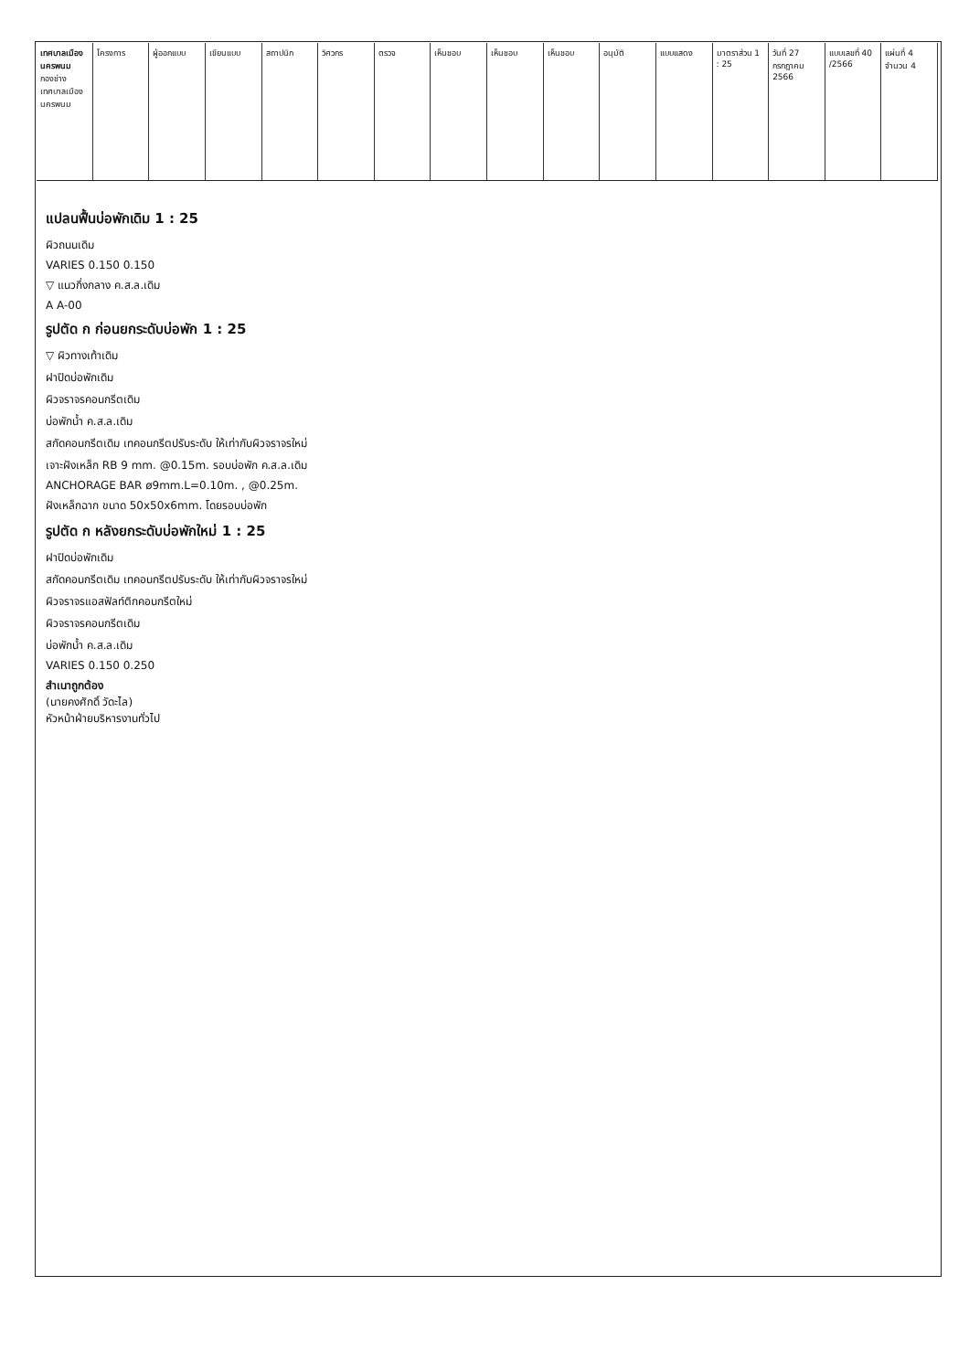เทศบาลเมืองนครพนม
กองช่าง เทศบาลเมืองนครพนม
โครงการ ผู้ออกแบบ เขียนแบบ สถาปนิก วิศวกร ตรวจ เห็นชอบ เห็นชอบ เห็นชอบ อนุมัติ แบบแสดง มาตราส่วน 1 : 25 วันที่ 27 กรกฎาคม 2566 แบบเลขที่ 40 /2566 แผ่นที่ 4 จำนวน 4
แปลนฟื้นบ่อพักเดิม 1 : 25
ผิวถนนเดิม
VARIES 0.150 0.150
▽ แนวกึ่งกลาง ค.ส.ล.เดิม
A A-00
รูปตัด ก ก่อนยกระดับบ่อพัก 1 : 25
▽ ผิวทางเท้าเดิม
ฝาปิดบ่อพักเดิม
ผิวจราจรคอนกรีตเดิม
บ่อพักน้ำ ค.ส.ล.เดิม
สกัดคอนกรีตเดิม เทคอนกรีตปรับระดับ ให้เท่ากับผิวจราจรใหม่
เจาะฝังเหล็ก RB 9 mm. @0.15m. รอบบ่อพัก ค.ส.ล.เดิม
ANCHORAGE BAR ø9mm.L=0.10m. , @0.25m.
ฝังเหล็กฉาก ขนาด 50x50x6mm. โดยรอบบ่อพัก
รูปตัด ก หลังยกระดับบ่อพักใหม่ 1 : 25
ฝาปิดบ่อพักเดิม
สกัดคอนกรีตเดิม เทคอนกรีตปรับระดับ ให้เท่ากับผิวจราจรใหม่
ผิวจราจรแอสฟัลท์ติกคอนกรีตใหม่
ผิวจราจรคอนกรีตเดิม
บ่อพักน้ำ ค.ส.ล.เดิม
VARIES 0.150 0.250
สำเนาถูกต้อง
(นายคงศักดิ์ วัดะไล)
หัวหน้าฝ่ายบริหารงานทั่วไป